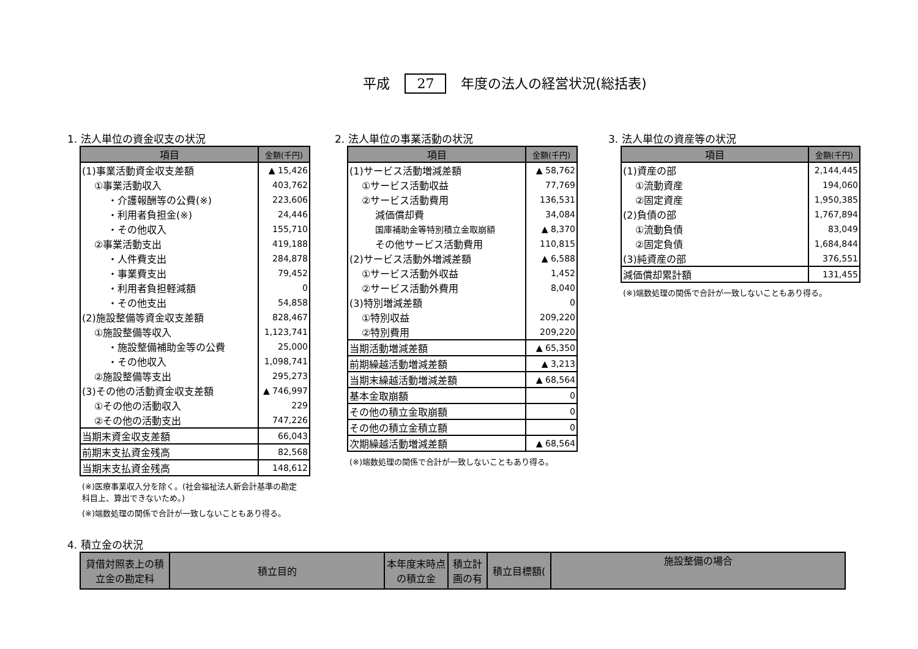平成 27 年度の法人の経営状況(総括表)
1. 法人単位の資金収支の状況
| 項目 | 金額(千円) |
| --- | --- |
| (1)事業活動資金収支差額 | ▲ 15,426 |
| ①事業活動収入 | 403,762 |
| ・介護報酬等の公費(※) | 223,606 |
| ・利用者負担金(※) | 24,446 |
| ・その他収入 | 155,710 |
| ②事業活動支出 | 419,188 |
| ・人件費支出 | 284,878 |
| ・事業費支出 | 79,452 |
| ・利用者負担軽減額 | 0 |
| ・その他支出 | 54,858 |
| (2)施設整備等資金収支差額 | 828,467 |
| ①施設整備等収入 | 1,123,741 |
| ・施設整備補助金等の公費 | 25,000 |
| ・その他収入 | 1,098,741 |
| ②施設整備等支出 | 295,273 |
| (3)その他の活動資金収支差額 | ▲ 746,997 |
| ①その他の活動収入 | 229 |
| ②その他の活動支出 | 747,226 |
| 当期末資金収支差額 | 66,043 |
| 前期末支払資金残高 | 82,568 |
| 当期末支払資金残高 | 148,612 |
(※)医療事業収入分を除く。(社会福祉法人新会計基準の勘定科目上、算出できないため。)
(※)端数処理の関係で合計が一致しないこともあり得る。
2. 法人単位の事業活動の状況
| 項目 | 金額(千円) |
| --- | --- |
| (1)サービス活動増減差額 | ▲ 58,762 |
| ①サービス活動収益 | 77,769 |
| ②サービス活動費用 | 136,531 |
| 減価償却費 | 34,084 |
| 国庫補助金等特別積立金取崩額 | ▲ 8,370 |
| その他サービス活動費用 | 110,815 |
| (2)サービス活動外増減差額 | ▲ 6,588 |
| ①サービス活動外収益 | 1,452 |
| ②サービス活動外費用 | 8,040 |
| (3)特別増減差額 | 0 |
| ①特別収益 | 209,220 |
| ②特別費用 | 209,220 |
| 当期活動増減差額 | ▲ 65,350 |
| 前期繰越活動増減差額 | ▲ 3,213 |
| 当期末繰越活動増減差額 | ▲ 68,564 |
| 基本金取崩額 | 0 |
| その他の積立金取崩額 | 0 |
| その他の積立金積立額 | 0 |
| 次期繰越活動増減差額 | ▲ 68,564 |
(※)端数処理の関係で合計が一致しないこともあり得る。
3. 法人単位の資産等の状況
| 項目 | 金額(千円) |
| --- | --- |
| (1)資産の部 | 2,144,445 |
| ①流動資産 | 194,060 |
| ②固定資産 | 1,950,385 |
| (2)負債の部 | 1,767,894 |
| ①流動負債 | 83,049 |
| ②固定負債 | 1,684,844 |
| (3)純資産の部 | 376,551 |
| 減価償却累計額 | 131,455 |
(※)端数処理の関係で合計が一致しないこともあり得る。
4. 積立金の状況
| 貸借対照表上の積立金の勘定科 | 積立目的 | 本年度末時点の積立金 | 積立計画の有 | 積立目標額( | 施設整備の場合 |
| --- | --- | --- | --- | --- | --- |